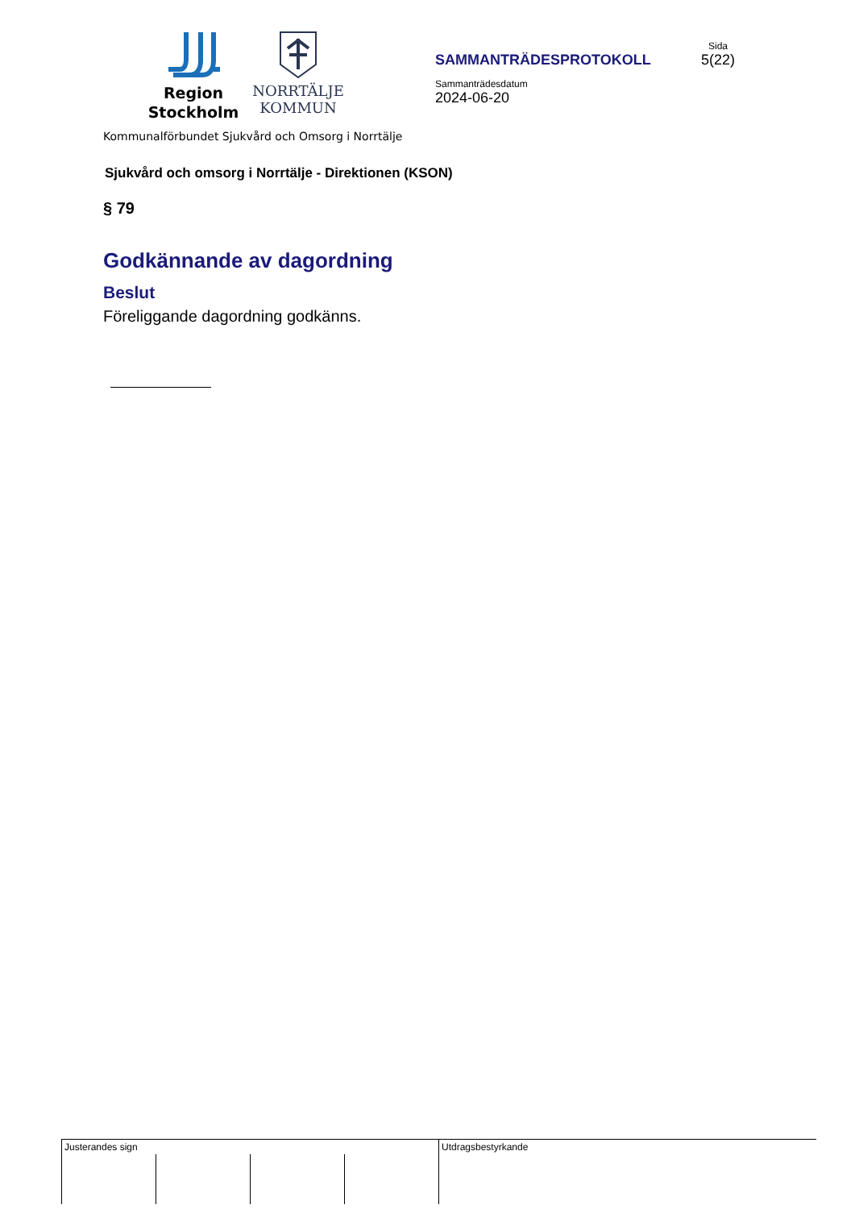Region
Stockholm
NORRTÄLJE
KOMMUN
SAMMANTRÄDESPROTOKOLL
Sammanträdesdatum
2024-06-20
Sida
5(22)
Kommunalförbundet Sjukvård och Omsorg i Norrtälje
Sjukvård och omsorg i Norrtälje - Direktionen (KSON)
§ 79
Godkännande av dagordning
Beslut
Föreliggande dagordning godkänns.
| Justerandes sign | | | | Utdragsbestyrkande |